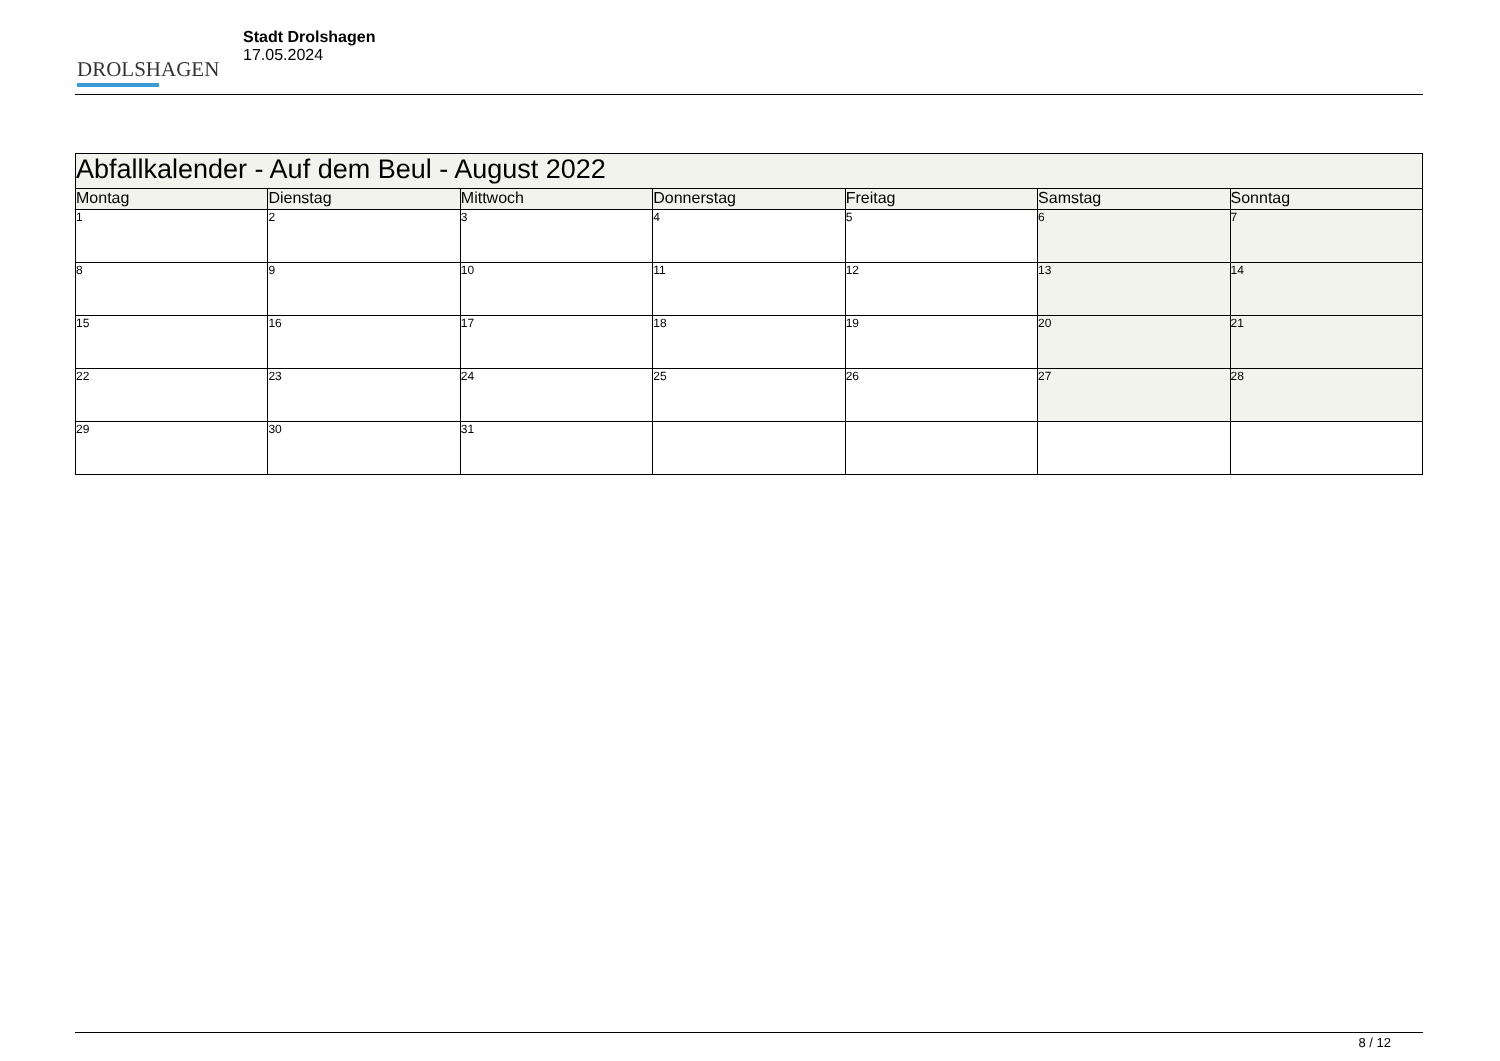DROLSHAGEN
Stadt Drolshagen
17.05.2024
| Abfallkalender - Auf dem Beul - August 2022 | | | | | | |
| --- | --- | --- | --- | --- | --- | --- |
| Montag | Dienstag | Mittwoch | Donnerstag | Freitag | Samstag | Sonntag |
| 1 | 2 | 3 | 4 | 5 | 6 | 7 |
| 8 | 9 | 10 | 11 | 12 | 13 | 14 |
| 15 | 16 | 17 | 18 | 19 | 20 | 21 |
| 22 | 23 | 24 | 25 | 26 | 27 | 28 |
| 29 | 30 | 31 | | | | |
8 / 12